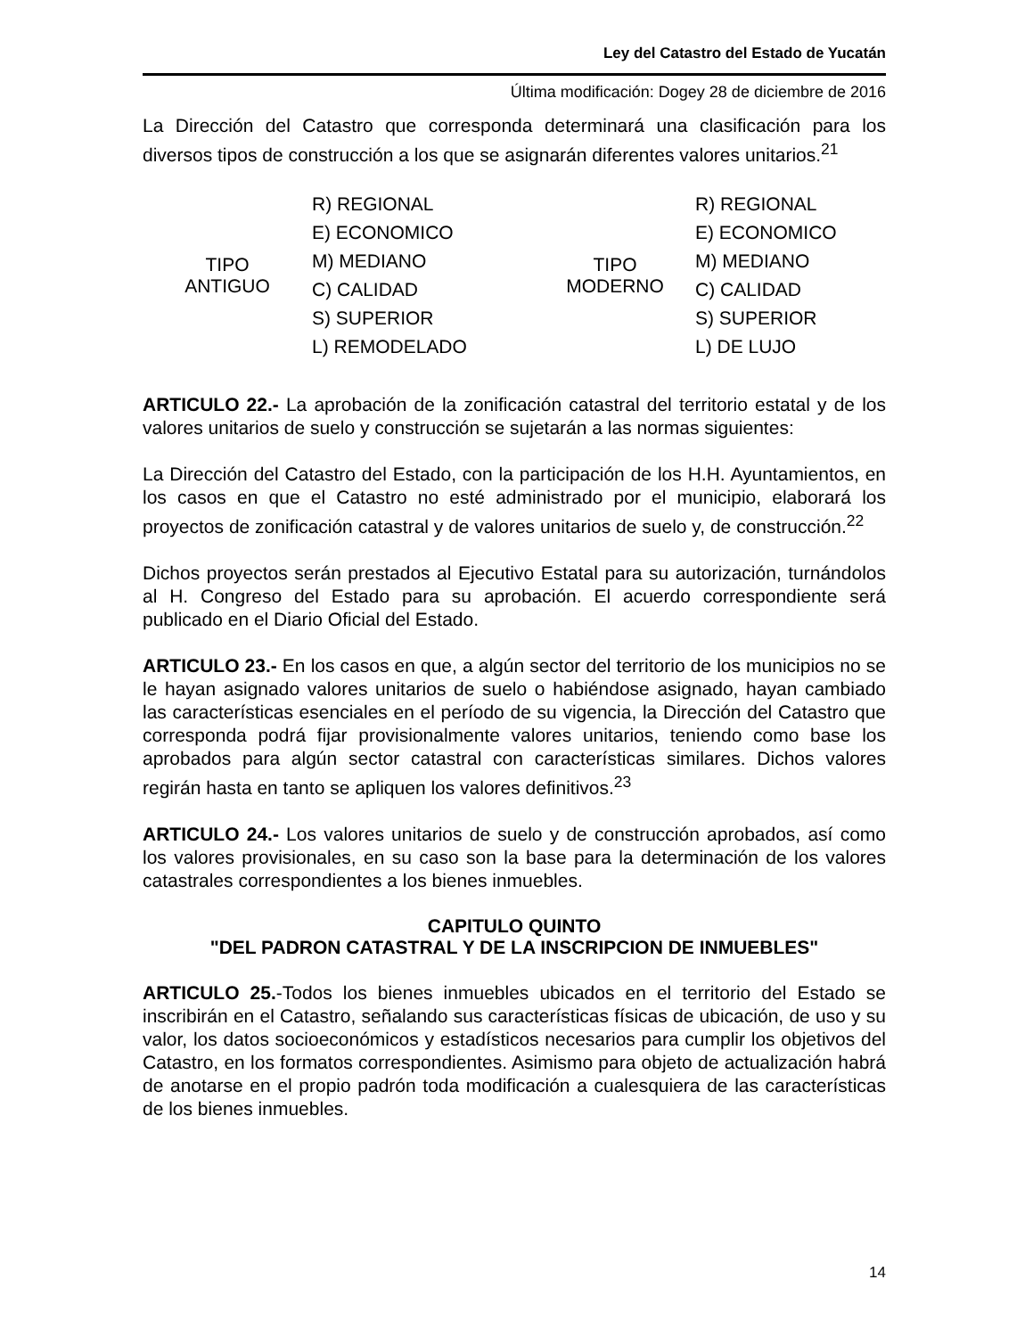Ley del Catastro del Estado de Yucatán
Última modificación: Dogey 28 de diciembre de 2016
La Dirección del Catastro que corresponda determinará una clasificación para los diversos tipos de construcción a los que se asignarán diferentes valores unitarios.<sup>21</sup>
| TIPO ANTIGUO | R) REGIONAL | TIPO MODERNO | R) REGIONAL |
| | E) ECONOMICO | | E) ECONOMICO |
| | M) MEDIANO | | M) MEDIANO |
| | C) CALIDAD | | C) CALIDAD |
| | S) SUPERIOR | | S) SUPERIOR |
| | L) REMODELADO | | L) DE LUJO |
ARTICULO 22.- La aprobación de la zonificación catastral del territorio estatal y de los valores unitarios de suelo y construcción se sujetarán a las normas siguientes:
La Dirección del Catastro del Estado, con la participación de los H.H. Ayuntamientos, en los casos en que el Catastro no esté administrado por el municipio, elaborará los proyectos de zonificación catastral y de valores unitarios de suelo y, de construcción.<sup>22</sup>
Dichos proyectos serán prestados al Ejecutivo Estatal para su autorización, turnándolos al H. Congreso del Estado para su aprobación. El acuerdo correspondiente será publicado en el Diario Oficial del Estado.
ARTICULO 23.- En los casos en que, a algún sector del territorio de los municipios no se le hayan asignado valores unitarios de suelo o habiéndose asignado, hayan cambiado las características esenciales en el período de su vigencia, la Dirección del Catastro que corresponda podrá fijar provisionalmente valores unitarios, teniendo como base los aprobados para algún sector catastral con características similares. Dichos valores regirán hasta en tanto se apliquen los valores definitivos.<sup>23</sup>
ARTICULO 24.- Los valores unitarios de suelo y de construcción aprobados, así como los valores provisionales, en su caso son la base para la determinación de los valores catastrales correspondientes a los bienes inmuebles.
CAPITULO QUINTO
"DEL PADRON CATASTRAL Y DE LA INSCRIPCION DE INMUEBLES"
ARTICULO 25.-Todos los bienes inmuebles ubicados en el territorio del Estado se inscribirán en el Catastro, señalando sus características físicas de ubicación, de uso y su valor, los datos socioeconómicos y estadísticos necesarios para cumplir los objetivos del Catastro, en los formatos correspondientes. Asimismo para objeto de actualización habrá de anotarse en el propio padrón toda modificación a cualesquiera de las características de los bienes inmuebles.
14